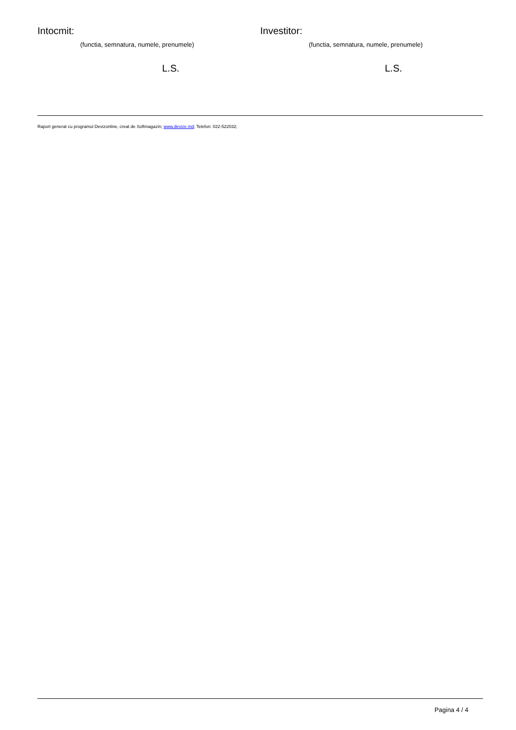Intocmit:
(functia, semnatura, numele, prenumele)
L.S.
Investitor:
(functia, semnatura, numele, prenumele)
L.S.
Raport generat cu programul Devizonline, creat de Softmagazin; www.devize.md; Telefon: 022-522032;
Pagina 4 / 4